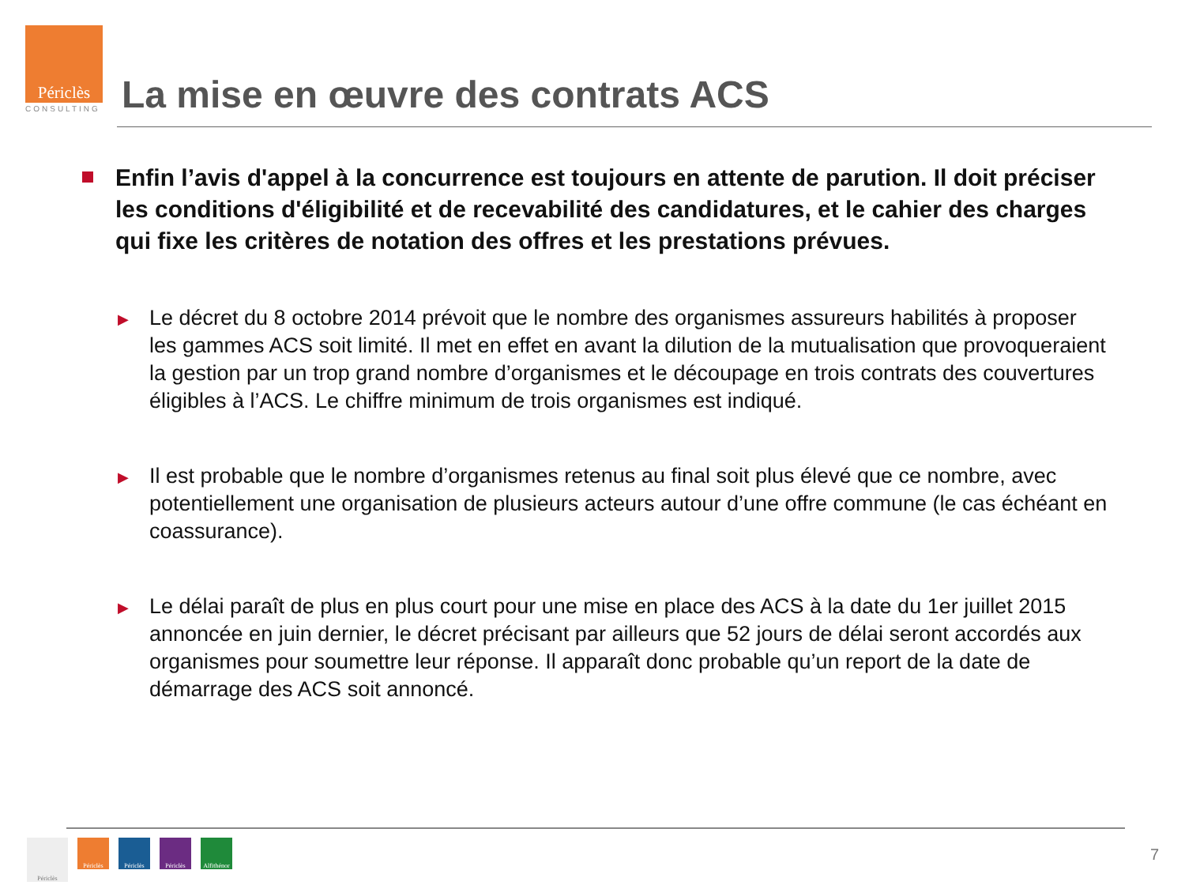Périclès
CONSULTING
La mise en œuvre des contrats ACS
Enfin l’avis d'appel à la concurrence est toujours en attente de parution. Il doit préciser les conditions d'éligibilité et de recevabilité des candidatures, et le cahier des charges qui fixe les critères de notation des offres et les prestations prévues.
▶
Le décret du 8 octobre 2014 prévoit que le nombre des organismes assureurs habilités à proposer les gammes ACS soit limité. Il met en effet en avant la dilution de la mutualisation que provoqueraient la gestion par un trop grand nombre d’organismes et le découpage en trois contrats des couvertures éligibles à l’ACS. Le chiffre minimum de trois organismes est indiqué.
▶
Il est probable que le nombre d’organismes retenus au final soit plus élevé que ce nombre, avec potentiellement une organisation de plusieurs acteurs autour d’une offre commune (le cas échéant en coassurance).
▶
Le délai paraît de plus en plus court pour une mise en place des ACS à la date du 1er juillet 2015 annoncée en juin dernier, le décret précisant par ailleurs que 52 jours de délai seront accordés aux organismes pour soumettre leur réponse. Il apparaît donc probable qu’un report de la date de démarrage des ACS soit annoncé.
Périclès
Périclès Périclès Périclès Alfithénor
7